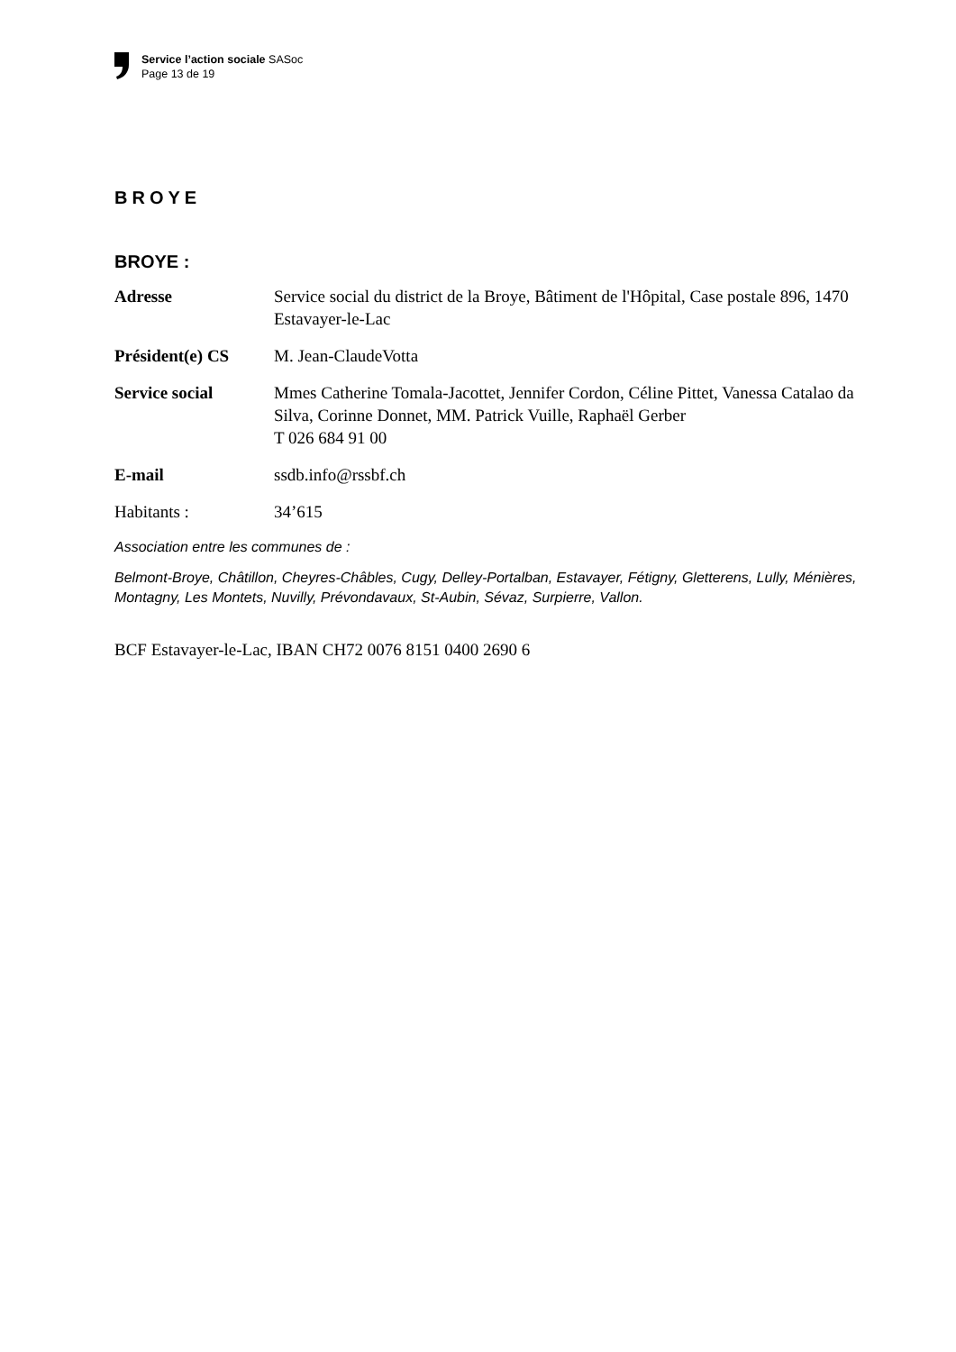Service l’action sociale SASoc
Page 13 de 19
BROYE
BROYE :
Adresse Service social du district de la Broye, Bâtiment de l'Hôpital, Case postale 896, 1470 Estavayer-le-Lac
Président(e) CS M. Jean-ClaudeVotta
Service social Mmes Catherine Tomala-Jacottet, Jennifer Cordon, Céline Pittet, Vanessa Catalao da Silva, Corinne Donnet, MM. Patrick Vuille, Raphaël Gerber
T 026 684 91 00
E-mail ssdb.info@rssbf.ch
Habitants : 34’615
Association entre les communes de :
Belmont-Broye, Châtillon, Cheyres-Châbles, Cugy, Delley-Portalban, Estavayer, Fétigny, Gletterens, Lully, Ménières, Montagny, Les Montets, Nuvilly, Prévondavaux, St-Aubin, Sévaz, Surpierre, Vallon.
BCF Estavayer-le-Lac, IBAN CH72 0076 8151 0400 2690 6